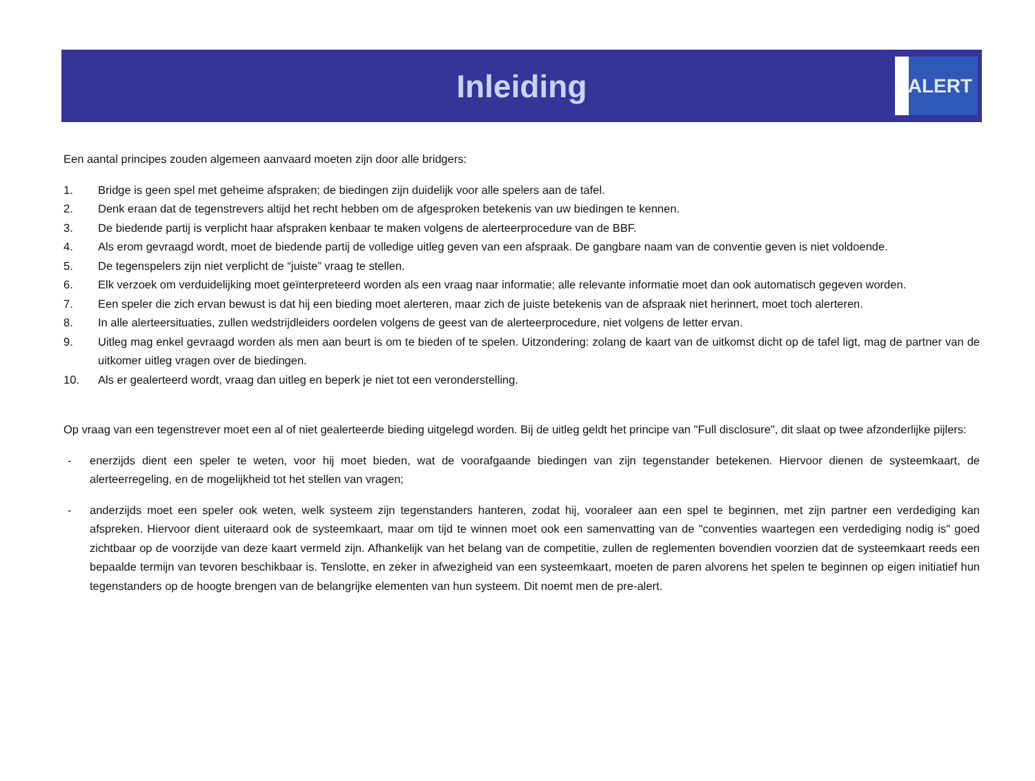Inleiding
ALERT
Een aantal principes zouden algemeen aanvaard moeten zijn door alle bridgers:
1. Bridge is geen spel met geheime afspraken; de biedingen zijn duidelijk voor alle spelers aan de tafel.
2. Denk eraan dat de tegenstrevers altijd het recht hebben om de afgesproken betekenis van uw biedingen te kennen.
3. De biedende partij is verplicht haar afspraken kenbaar te maken volgens de alerteerprocedure van de BBF.
4. Als erom gevraagd wordt, moet de biedende partij de volledige uitleg geven van een afspraak. De gangbare naam van de conventie geven is niet voldoende.
5. De tegenspelers zijn niet verplicht de “juiste” vraag te stellen.
6. Elk verzoek om verduidelijking moet geïnterpreteerd worden als een vraag naar informatie; alle relevante informatie moet dan ook automatisch gegeven worden.
7. Een speler die zich ervan bewust is dat hij een bieding moet alerteren, maar zich de juiste betekenis van de afspraak niet herinnert, moet toch alerteren.
8. In alle alerteersituaties, zullen wedstrijdleiders oordelen volgens de geest van de alerteerprocedure, niet volgens de letter ervan.
9. Uitleg mag enkel gevraagd worden als men aan beurt is om te bieden of te spelen. Uitzondering: zolang de kaart van de uitkomst dicht op de tafel ligt, mag de partner van de uitkomer uitleg vragen over de biedingen.
10. Als er gealerteerd wordt, vraag dan uitleg en beperk je niet tot een veronderstelling.
Op vraag van een tegenstrever moet een al of niet gealerteerde bieding uitgelegd worden. Bij de uitleg geldt het principe van "Full disclosure", dit slaat op twee afzonderlijke pijlers:
- enerzijds dient een speler te weten, voor hij moet bieden, wat de voorafgaande biedingen van zijn tegenstander betekenen. Hiervoor dienen de systeemkaart, de alerteerregeling, en de mogelijkheid tot het stellen van vragen;
- anderzijds moet een speler ook weten, welk systeem zijn tegenstanders hanteren, zodat hij, vooraleer aan een spel te beginnen, met zijn partner een verdediging kan afspreken. Hiervoor dient uiteraard ook de systeemkaart, maar om tijd te winnen moet ook een samenvatting van de "conventies waartegen een verdediging nodig is" goed zichtbaar op de voorzijde van deze kaart vermeld zijn. Afhankelijk van het belang van de competitie, zullen de reglementen bovendien voorzien dat de systeemkaart reeds een bepaalde termijn van tevoren beschikbaar is. Tenslotte, en zeker in afwezigheid van een systeemkaart, moeten de paren alvorens het spelen te beginnen op eigen initiatief hun tegenstanders op de hoogte brengen van de belangrijke elementen van hun systeem. Dit noemt men de pre-alert.